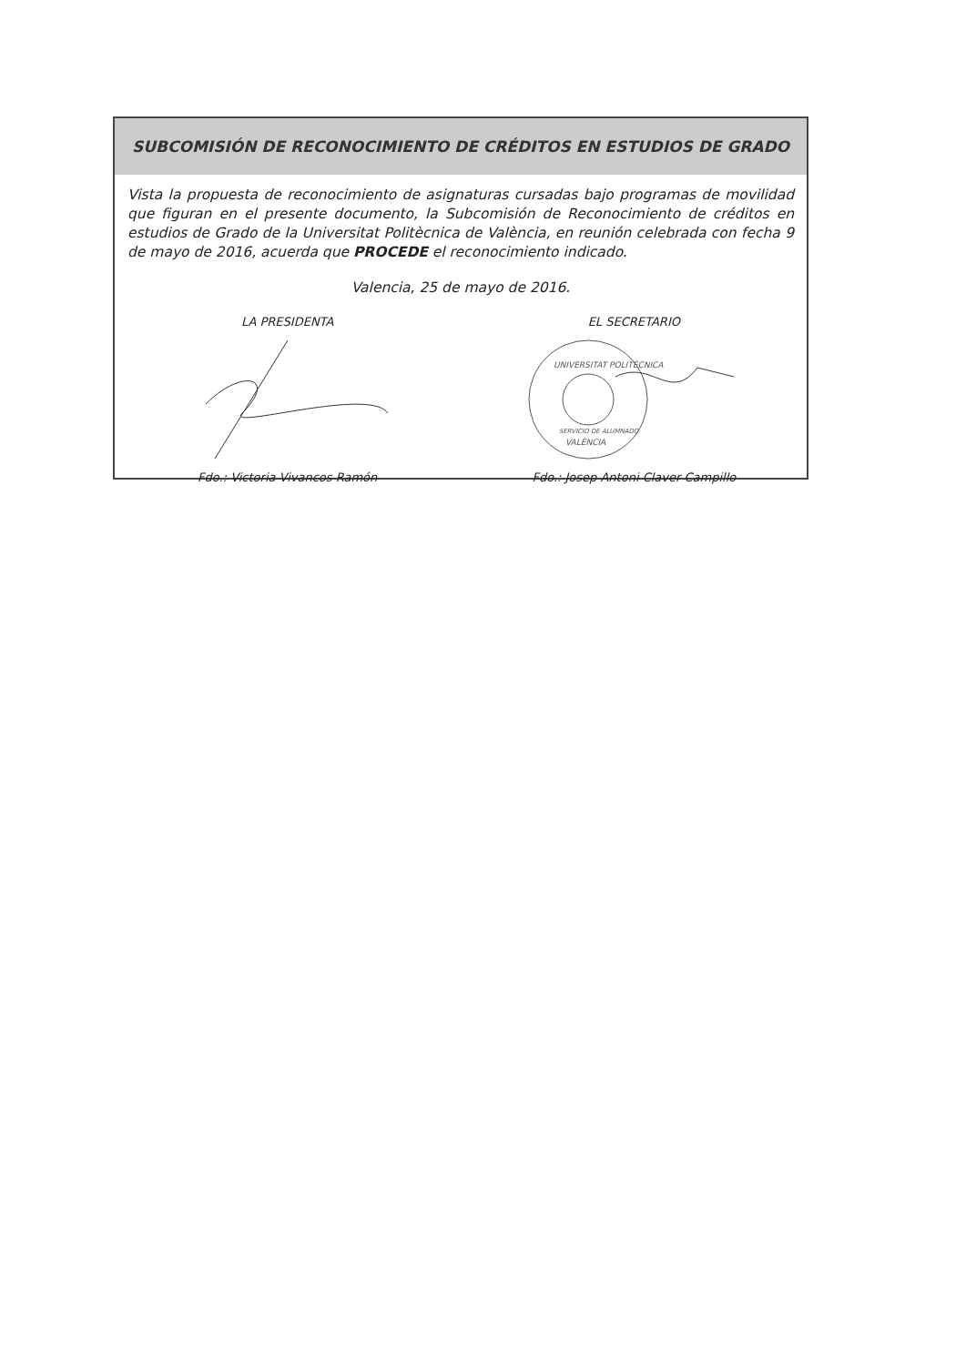SUBCOMISIÓN DE RECONOCIMIENTO DE CRÉDITOS EN ESTUDIOS DE GRADO
Vista la propuesta de reconocimiento de asignaturas cursadas bajo programas de movilidad que figuran en el presente documento, la Subcomisión de Reconocimiento de créditos en estudios de Grado de la Universitat Politècnica de València, en reunión celebrada con fecha 9 de mayo de 2016, acuerda que PROCEDE el reconocimiento indicado.
Valencia, 25 de mayo de 2016.
LA PRESIDENTA
Fdo.: Victoria Vivancos Ramón
EL SECRETARIO
UNIVERSITAT POLITÈCNICA
VALÈNCIA
SERVICIO DE ALUMNADO
Fdo.: Josep Antoni Claver Campillo